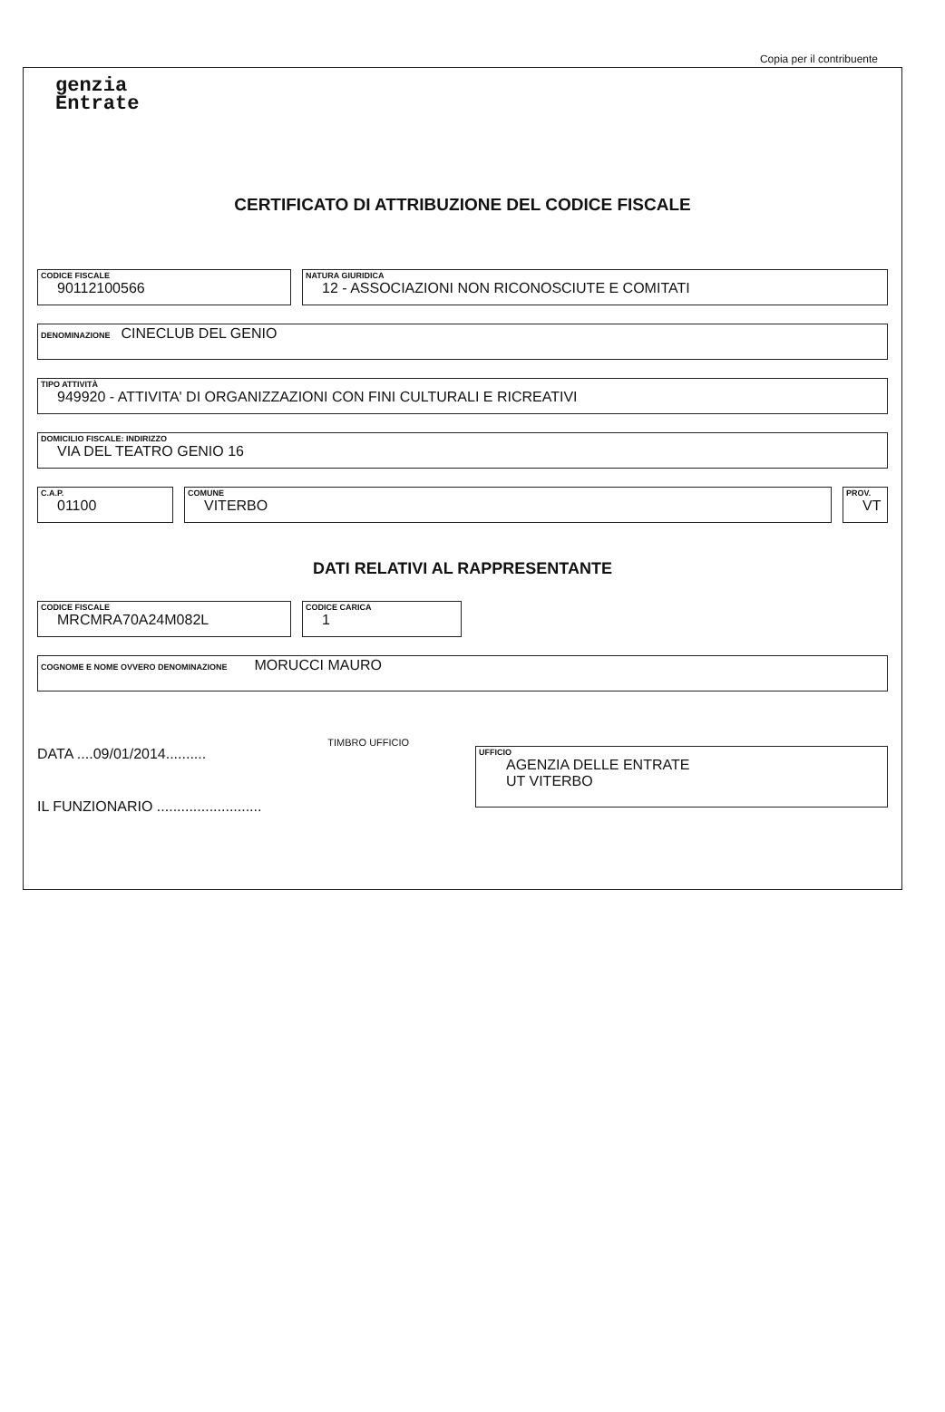Copia per il contribuente
genzia
Entrate
CERTIFICATO DI ATTRIBUZIONE DEL CODICE FISCALE
CODICE FISCALE
90112100566
NATURA GIURIDICA
12 - ASSOCIAZIONI NON RICONOSCIUTE E COMITATI
DENOMINAZIONE CINECLUB DEL GENIO
TIPO ATTIVITÀ
949920 - ATTIVITA' DI ORGANIZZAZIONI CON FINI CULTURALI E RICREATIVI
DOMICILIO FISCALE: INDIRIZZO
VIA DEL TEATRO GENIO 16
C.A.P.
01100
COMUNE
VITERBO
PROV.
VT
DATI RELATIVI AL RAPPRESENTANTE
CODICE FISCALE
MRCMRA70A24M082L
CODICE CARICA
1
COGNOME E NOME OVVERO DENOMINAZIONE MORUCCI MAURO
DATA ....09/01/2014..........
IL FUNZIONARIO ..........................
TIMBRO UFFICIO
UFFICIO
AGENZIA DELLE ENTRATE
UT VITERBO